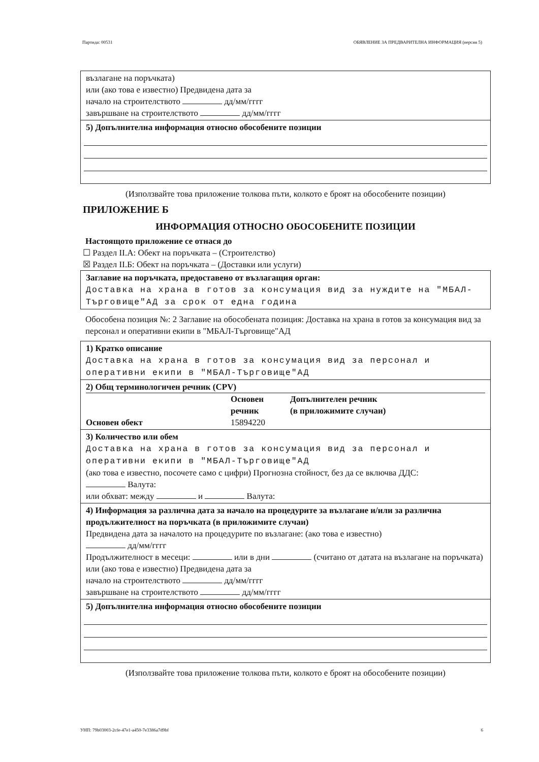Партида: 00531 ОБЯВЛЕНИЕ ЗА ПРЕДВАРИТЕЛНА ИНФОРМАЦИЯ (версия 5)
възлагане на поръчката)
или (ако това е известно) Предвидена дата за
начало на строителството дд/мм/гггг
завършване на строителството дд/мм/гггг
5) Допълнителна информация относно обособените позиции
(Използвайте това приложение толкова пъти, колкото е броят на обособените позиции)
ПРИЛОЖЕНИЕ Б
ИНФОРМАЦИЯ ОТНОСНО ОБОСОБЕНИТЕ ПОЗИЦИИ
Настоящото приложение се отнася до
☐ Раздел II.А: Обект на поръчката – (Строителство)
☒ Раздел II.Б: Обект на поръчката – (Доставки или услуги)
Заглавие на поръчката, предоставено от възлагащия орган:
Доставка на храна в готов за консумация вид за нуждите на "МБАЛ-Търговище"АД за срок от една година
Обособена позиция №: 2 Заглавие на обособената позиция: Доставка на храна в готов за консумация вид за персонал и оперативни екипи в "МБАЛ-Търговище"АД
1) Кратко описание
Доставка на храна в готов за консумация вид за персонал и оперативни екипи в "МБАЛ-Търговище"АД
2) Общ терминологичен речник (CPV)
| | Основен речник | Допълнителен речник (в приложимите случаи) |
| Основен обект | 15894220 | |
3) Количество или обем
Доставка на храна в готов за консумация вид за персонал и оперативни екипи в "МБАЛ-Търговище"АД
(ако това е известно, посочете само с цифри) Прогнозна стойност, без да се включва ДДС:
Валута:
или обхват: между и Валута:
4) Информация за различна дата за начало на процедурите за възлагане и/или за различна продължителност на поръчката (в приложимите случаи)
Предвидена дата за началото на процедурите по възлагане: (ако това е известно)
дд/мм/гггг
Продължителност в месеци: или в дни (считано от датата на възлагане на поръчката)
или (ако това е известно) Предвидена дата за
начало на строителството дд/мм/гггг
завършване на строителството дд/мм/гггг
5) Допълнителна информация относно обособените позиции
(Използвайте това приложение толкова пъти, колкото е броят на обособените позиции)
УНП: 79b03003-2cfe-47e1-a450-7e3386a7d9bf 6